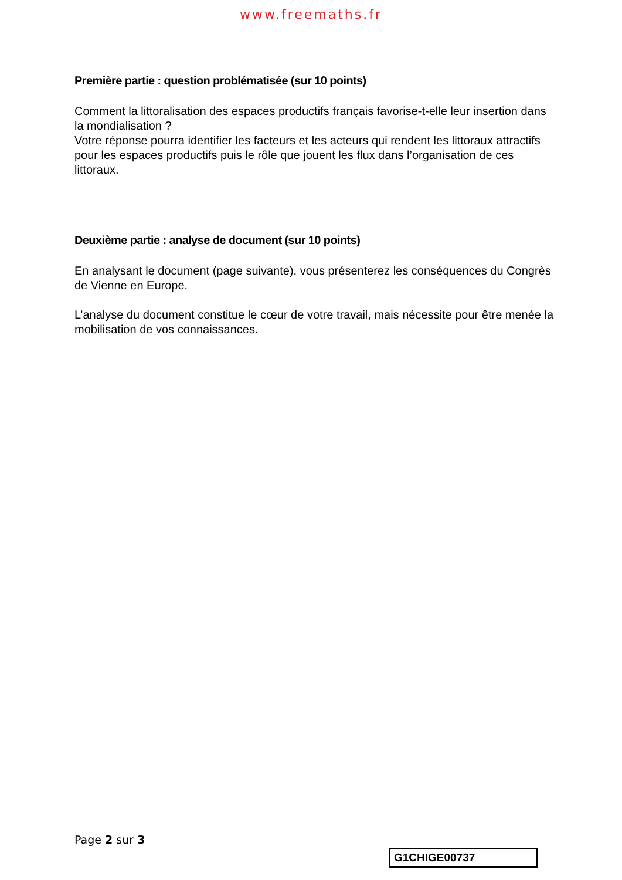www.freemaths.fr
Première partie : question problématisée (sur 10 points)
Comment la littoralisation des espaces productifs français favorise-t-elle leur insertion dans la mondialisation ?
Votre réponse pourra identifier les facteurs et les acteurs qui rendent les littoraux attractifs pour les espaces productifs puis le rôle que jouent les flux dans l’organisation de ces littoraux.
Deuxième partie : analyse de document (sur 10 points)
En analysant le document (page suivante), vous présenterez les conséquences du Congrès de Vienne en Europe.
L’analyse du document constitue le cœur de votre travail, mais nécessite pour être menée la mobilisation de vos connaissances.
Page 2 sur 3
G1CHIGE00737